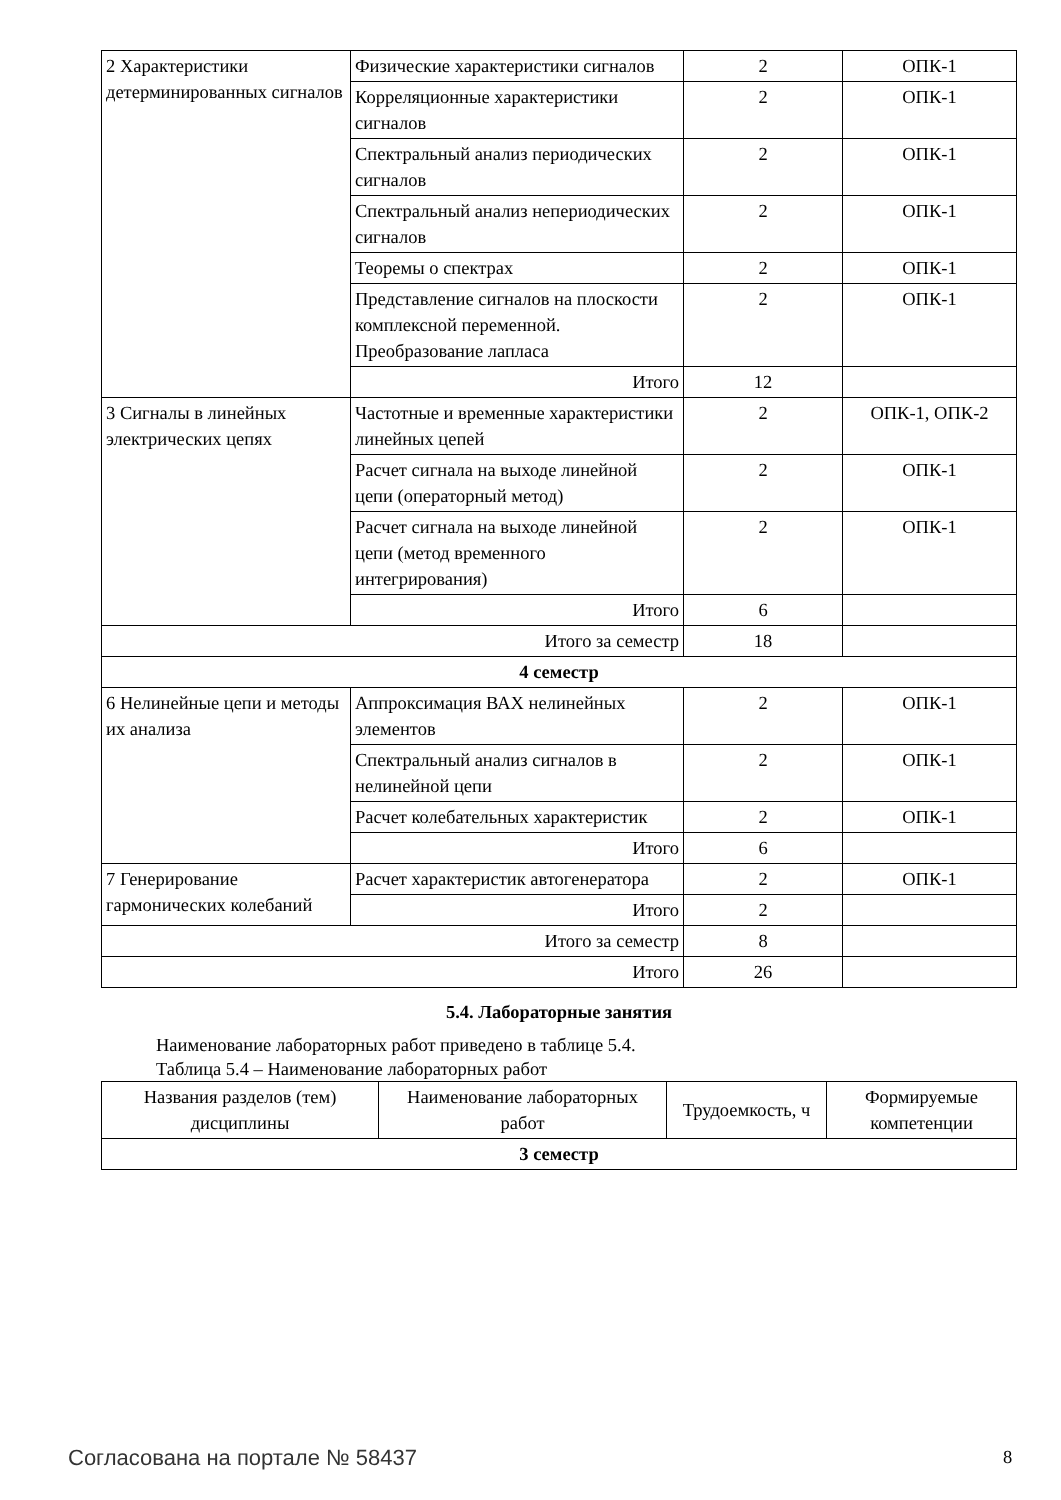| 2 Характеристики детерминированных сигналов | Физические характеристики сигналов | 2 | ОПК-1 |
| | Корреляционные характеристики сигналов | 2 | ОПК-1 |
| | Спектральный анализ периодических сигналов | 2 | ОПК-1 |
| | Спектральный анализ непериодических сигналов | 2 | ОПК-1 |
| | Теоремы о спектрах | 2 | ОПК-1 |
| | Представление сигналов на плоскости комплексной переменной. Преобразование лапласа | 2 | ОПК-1 |
| | Итого | 12 | |
| 3 Сигналы в линейных электрических цепях | Частотные и временные характеристики линейных цепей | 2 | ОПК-1, ОПК-2 |
| | Расчет сигнала на выходе линейной цепи (операторный метод) | 2 | ОПК-1 |
| | Расчет сигнала на выходе линейной цепи (метод временного интегрирования) | 2 | ОПК-1 |
| | Итого | 6 | |
| Итого за семестр | | 18 | |
| 4 семестр | | | |
| 6 Нелинейные цепи и методы их анализа | Аппроксимация ВАХ нелинейных элементов | 2 | ОПК-1 |
| | Спектральный анализ сигналов в нелинейной цепи | 2 | ОПК-1 |
| | Расчет колебательных характеристик | 2 | ОПК-1 |
| | Итого | 6 | |
| 7 Генерирование гармонических колебаний | Расчет характеристик автогенератора | 2 | ОПК-1 |
| | Итого | 2 | |
| Итого за семестр | | 8 | |
| Итого | | 26 | |
5.4. Лабораторные занятия
Наименование лабораторных работ приведено в таблице 5.4.
Таблица 5.4 – Наименование лабораторных работ
| Названия разделов (тем) дисциплины | Наименование лабораторных работ | Трудоемкость, ч | Формируемые компетенции |
| --- | --- | --- | --- |
| 3 семестр | | | |
Согласована на портале № 58437 8